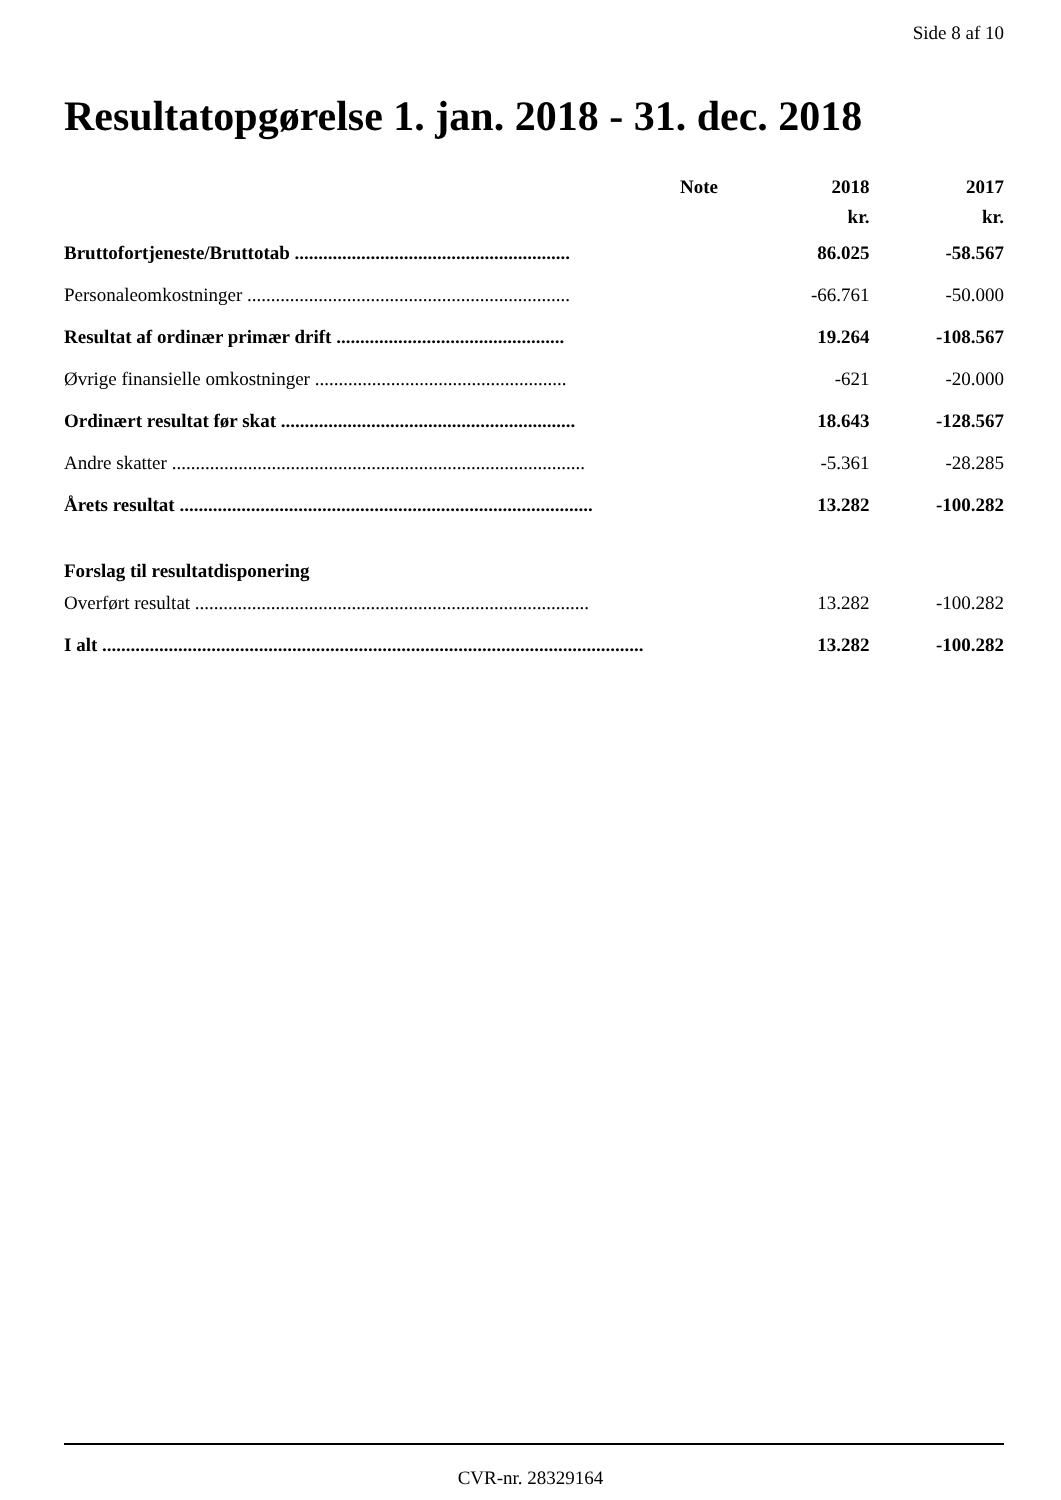Side 8 af 10
Resultatopgørelse 1. jan. 2018 - 31. dec. 2018
| | Note | 2018 | 2017 |
| --- | --- | --- | --- |
| | | kr. | kr. |
| Bruttofortjeneste/Bruttotab .......................................................... | | 86.025 | -58.567 |
| Personaleomkostninger .................................................................... | | -66.761 | -50.000 |
| Resultat af ordinær primær drift ................................................ | | 19.264 | -108.567 |
| Øvrige finansielle omkostninger ..................................................... | | -621 | -20.000 |
| Ordinært resultat før skat .............................................................. | | 18.643 | -128.567 |
| Andre skatter ....................................................................................... | | -5.361 | -28.285 |
| Årets resultat ....................................................................................... | | 13.282 | -100.282 |
| Forslag til resultatdisponering | | | |
| Overført resultat ................................................................................... | | 13.282 | -100.282 |
| I alt .................................................................................................................. | | 13.282 | -100.282 |
CVR-nr. 28329164